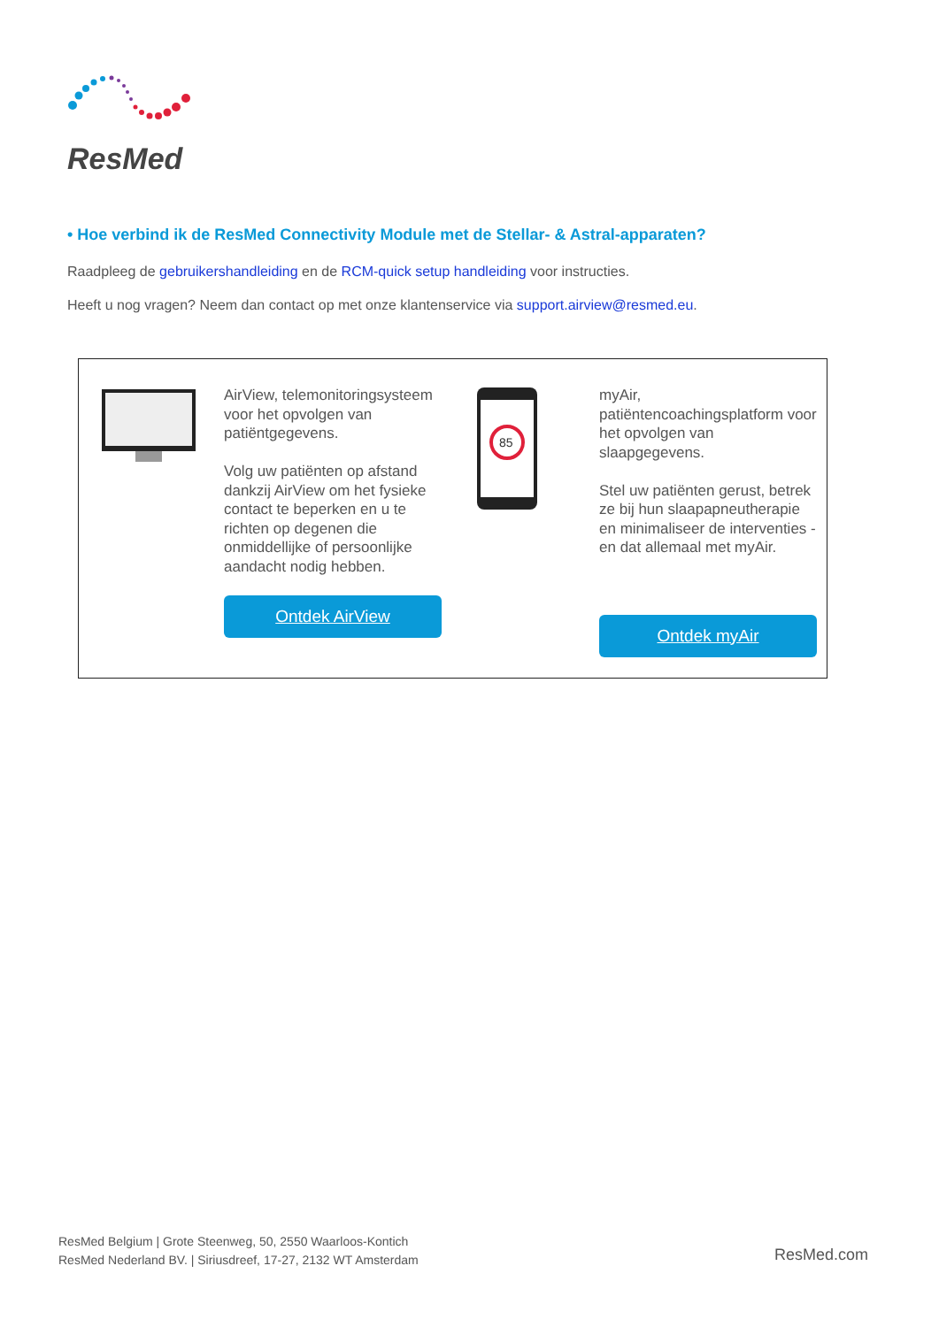ResMed
• Hoe verbind ik de ResMed Connectivity Module met de Stellar- & Astral-apparaten?
Raadpleeg de gebruikershandleiding en de RCM-quick setup handleiding voor instructies.
Heeft u nog vragen? Neem dan contact op met onze klantenservice via support.airview@resmed.eu.
AirView, telemonitoringsysteem voor het opvolgen van patiëntgegevens.
Volg uw patiënten op afstand dankzij AirView om het fysieke contact te beperken en u te richten op degenen die onmiddellijke of persoonlijke aandacht nodig hebben.
Ontdek AirView
85
myAir, patiëntencoachingsplatform voor het opvolgen van slaapgegevens.
Stel uw patiënten gerust, betrek ze bij hun slaapapneutherapie en minimaliseer de interventies - en dat allemaal met myAir.
Ontdek myAir
ResMed Belgium | Grote Steenweg, 50, 2550 Waarloos-Kontich
ResMed Nederland BV. | Siriusdreef, 17-27, 2132 WT Amsterdam
ResMed.com